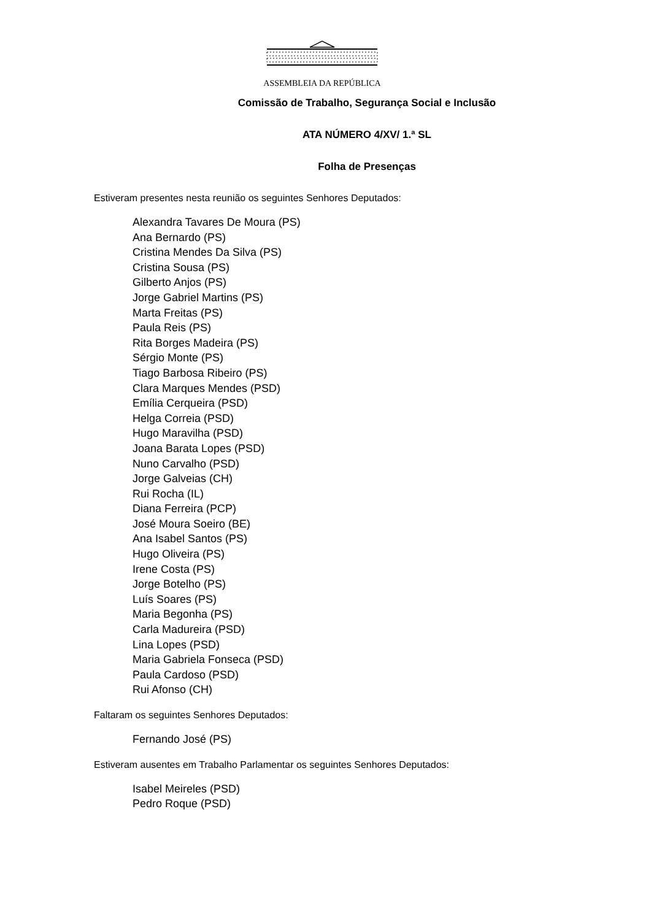ASSEMBLEIA DA REPÚBLICA
Comissão de Trabalho, Segurança Social e Inclusão
ATA NÚMERO 4/XV/ 1.ª SL
Folha de Presenças
Estiveram presentes nesta reunião os seguintes Senhores Deputados:
Alexandra Tavares De Moura (PS)
Ana Bernardo (PS)
Cristina Mendes Da Silva (PS)
Cristina Sousa (PS)
Gilberto Anjos (PS)
Jorge Gabriel Martins (PS)
Marta Freitas (PS)
Paula Reis (PS)
Rita Borges Madeira (PS)
Sérgio Monte (PS)
Tiago Barbosa Ribeiro (PS)
Clara Marques Mendes (PSD)
Emília Cerqueira (PSD)
Helga Correia (PSD)
Hugo Maravilha (PSD)
Joana Barata Lopes (PSD)
Nuno Carvalho (PSD)
Jorge Galveias (CH)
Rui Rocha (IL)
Diana Ferreira (PCP)
José Moura Soeiro (BE)
Ana Isabel Santos (PS)
Hugo Oliveira (PS)
Irene Costa (PS)
Jorge Botelho (PS)
Luís Soares (PS)
Maria Begonha (PS)
Carla Madureira (PSD)
Lina Lopes (PSD)
Maria Gabriela Fonseca (PSD)
Paula Cardoso (PSD)
Rui Afonso (CH)
Faltaram os seguintes Senhores Deputados:
Fernando José (PS)
Estiveram ausentes em Trabalho Parlamentar os seguintes Senhores Deputados:
Isabel Meireles (PSD)
Pedro Roque (PSD)